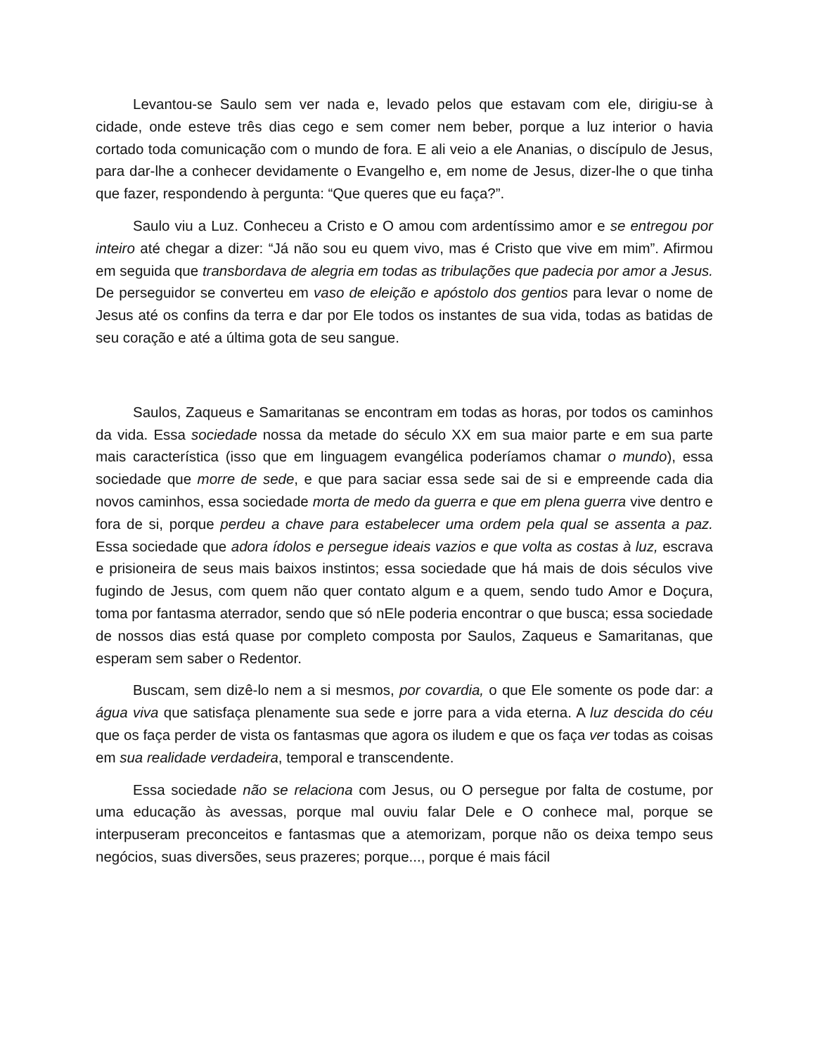Levantou-se Saulo sem ver nada e, levado pelos que estavam com ele, dirigiu-se à cidade, onde esteve três dias cego e sem comer nem beber, porque a luz interior o havia cortado toda comunicação com o mundo de fora. E ali veio a ele Ananias, o discípulo de Jesus, para dar-lhe a conhecer devidamente o Evangelho e, em nome de Jesus, dizer-lhe o que tinha que fazer, respondendo à pergunta: “Que queres que eu faça?”.
Saulo viu a Luz. Conheceu a Cristo e O amou com ardentíssimo amor e se entregou por inteiro até chegar a dizer: “Já não sou eu quem vivo, mas é Cristo que vive em mim”. Afirmou em seguida que transbordava de alegria em todas as tribulações que padecia por amor a Jesus. De perseguidor se converteu em vaso de eleição e apóstolo dos gentios para levar o nome de Jesus até os confins da terra e dar por Ele todos os instantes de sua vida, todas as batidas de seu coração e até a última gota de seu sangue.
Saulos, Zaqueus e Samaritanas se encontram em todas as horas, por todos os caminhos da vida. Essa sociedade nossa da metade do século XX em sua maior parte e em sua parte mais característica (isso que em linguagem evangélica poderíamos chamar o mundo), essa sociedade que morre de sede, e que para saciar essa sede sai de si e empreende cada dia novos caminhos, essa sociedade morta de medo da guerra e que em plena guerra vive dentro e fora de si, porque perdeu a chave para estabelecer uma ordem pela qual se assenta a paz. Essa sociedade que adora ídolos e persegue ideais vazios e que volta as costas à luz, escrava e prisioneira de seus mais baixos instintos; essa sociedade que há mais de dois séculos vive fugindo de Jesus, com quem não quer contato algum e a quem, sendo tudo Amor e Doçura, toma por fantasma aterrador, sendo que só nEle poderia encontrar o que busca; essa sociedade de nossos dias está quase por completo composta por Saulos, Zaqueus e Samaritanas, que esperam sem saber o Redentor.
Buscam, sem dizê-lo nem a si mesmos, por covardia, o que Ele somente os pode dar: a água viva que satisfaça plenamente sua sede e jorre para a vida eterna. A luz descida do céu que os faça perder de vista os fantasmas que agora os iludem e que os faça ver todas as coisas em sua realidade verdadeira, temporal e transcendente.
Essa sociedade não se relaciona com Jesus, ou O persegue por falta de costume, por uma educação às avessas, porque mal ouviu falar Dele e O conhece mal, porque se interpuseram preconceitos e fantasmas que a atemorizam, porque não os deixa tempo seus negócios, suas diversões, seus prazeres; porque..., porque é mais fácil